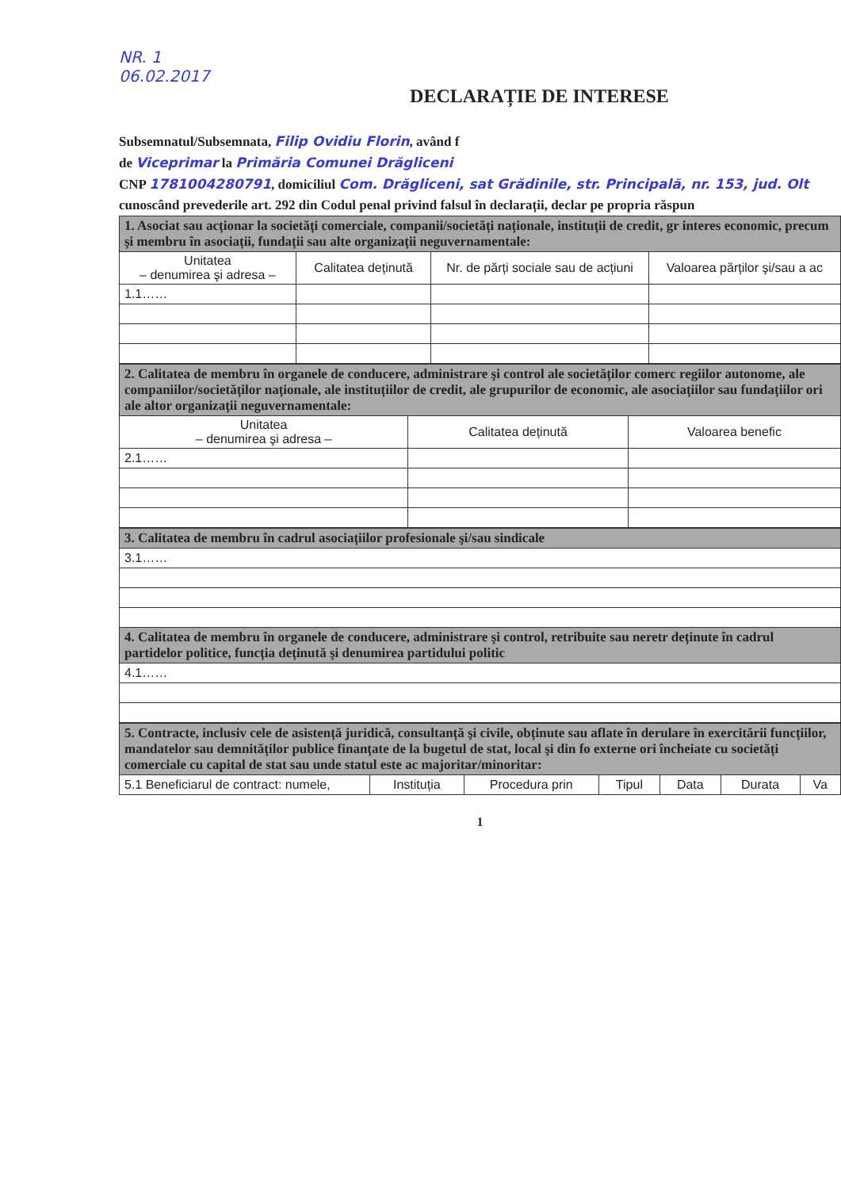NR. 1
06.02.2017
DECLARAȚIE DE INTERESE
Subsemnatul/Subsemnata, Filip Ovidiu Florin, având f
de Viceprimar la Primăria Comunei Drăgliceni
CNP 1781004280791, domiciliul Com. Drăgliceni, sat Grădinile, str. Principală, nr. 153, jud. Olt
cunoscând prevederile art. 292 din Codul penal privind falsul în declarații, declar pe propria răspun
| 1. Asociat sau acționar la societăți comerciale, companii/societăți naționale, instituții de credit, gr interes economic, precum şi membru în asociații, fundații sau alte organizații neguvernamentale: | | | |
| Unitatea – denumirea şi adresa – | Calitatea deținută | Nr. de părți sociale sau de acțiuni | Valoarea părților şi/sau a ac |
| 1.1…… | | | |
| 2. Calitatea de membru în organele de conducere, administrare şi control ale societăților comerc regiilor autonome, ale companiilor/societăților naționale, ale instituțiilor de credit, ale grupurilor de economic, ale asociațiilor sau fundațiilor ori ale altor organizații neguvernamentale: | | |
| Unitatea – denumirea şi adresa – | Calitatea deținută | Valoarea benefic |
| 2.1…… | | |
| 3. Calitatea de membru în cadrul asociațiilor profesionale şi/sau sindicale |
| 3.1…… |
| 4. Calitatea de membru în organele de conducere, administrare şi control, retribuite sau neretr deținute în cadrul partidelor politice, funcția deținută şi denumirea partidului politic |
| 4.1…… |
| 5. Contracte, inclusiv cele de asistență juridică, consultanță şi civile, obținute sau aflate în derulare în exercitării funcțiilor, mandatelor sau demnităților publice finanțate de la bugetul de stat, local şi din fo externe ori încheiate cu societăți comerciale cu capital de stat sau unde statul este ac majoritar/minoritar: | | | | | | |
| 5.1 Beneficiarul de contract: numele, | Instituția | Procedura prin | Tipul | Data | Durata | Va |
1